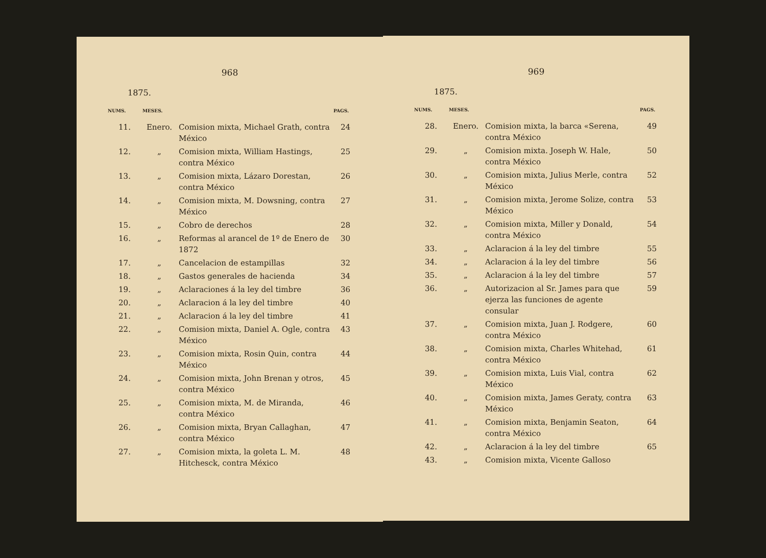968
1875.
| NUMS. | MESES. | | PAGS. |
| --- | --- | --- | --- |
| 11. | Enero. | Comision mixta, Michael Grath, contra México | 24 |
| 12. | „ | Comision mixta, William Hastings, contra México | 25 |
| 13. | „ | Comision mixta, Lázaro Dorestan, contra México | 26 |
| 14. | „ | Comision mixta, M. Dowsning, contra México | 27 |
| 15. | „ | Cobro de derechos | 28 |
| 16. | „ | Reformas al arancel de 1º de Enero de 1872 | 30 |
| 17. | „ | Cancelacion de estampillas | 32 |
| 18. | „ | Gastos generales de hacienda | 34 |
| 19. | „ | Aclaraciones á la ley del timbre | 36 |
| 20. | „ | Aclaracion á la ley del timbre | 40 |
| 21. | „ | Aclaracion á la ley del timbre | 41 |
| 22. | „ | Comision mixta, Daniel A. Ogle, contra México | 43 |
| 23. | „ | Comision mixta, Rosin Quin, contra México | 44 |
| 24. | „ | Comision mixta, John Brenan y otros, contra México | 45 |
| 25. | „ | Comision mixta, M. de Miranda, contra México | 46 |
| 26. | „ | Comision mixta, Bryan Callaghan, contra México | 47 |
| 27. | „ | Comision mixta, la goleta L. M. Hitchesck, contra México | 48 |
969
1875.
| NUMS. | MESES. | | PAGS. |
| --- | --- | --- | --- |
| 28. | Enero. | Comision mixta, la barca «Serena, contra México | 49 |
| 29. | „ | Comision mixta. Joseph W. Hale, contra México | 50 |
| 30. | „ | Comision mixta, Julius Merle, contra México | 52 |
| 31. | „ | Comision mixta, Jerome Solize, contra México | 53 |
| 32. | „ | Comision mixta, Miller y Donald, contra México | 54 |
| 33. | „ | Aclaracion á la ley del timbre | 55 |
| 34. | „ | Aclaracion á la ley del timbre | 56 |
| 35. | „ | Aclaracion á la ley del timbre | 57 |
| 36. | „ | Autorizacion al Sr. James para que ejerza las funciones de agente consular | 59 |
| 37. | „ | Comision mixta, Juan J. Rodgere, contra México | 60 |
| 38. | „ | Comision mixta, Charles Whitehad, contra México | 61 |
| 39. | „ | Comision mixta, Luis Vial, contra México | 62 |
| 40. | „ | Comision mixta, James Geraty, contra México | 63 |
| 41. | „ | Comision mixta, Benjamin Seaton, contra México | 64 |
| 42. | „ | Aclaracion á la ley del timbre | 65 |
| 43. | „ | Comision mixta, Vicente Galloso | |